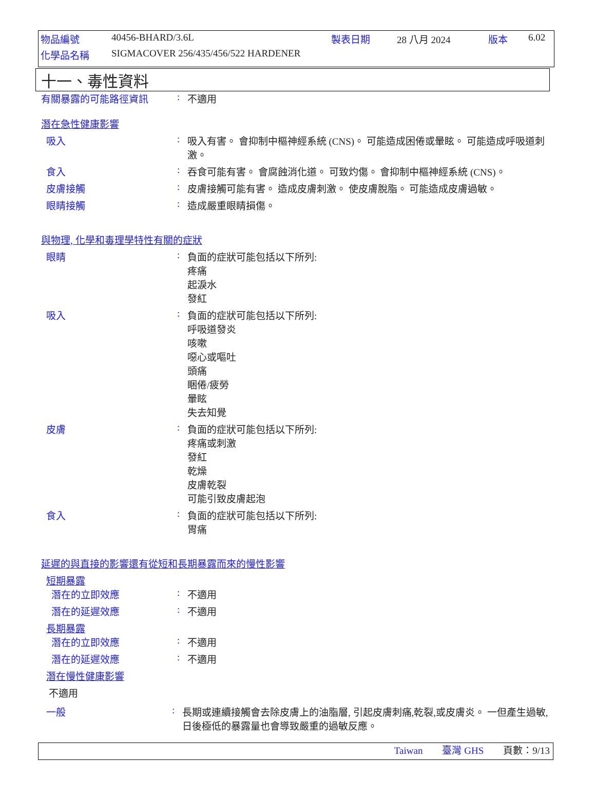| 物品編號 | 40456-BHARD/3.6L | 製表日期 | 28 八月 2024 | 版本 | 6.02 |
| 化學品名稱 | SIGMACOVER 256/435/456/522 HARDENER | | | | |
十一、毒性資料
有關暴露的可能路徑資訊 : 不適用
潛在急性健康影響
吸入 : 吸入有害。 會抑制中樞神經系統 (CNS)。 可能造成困倦或暈眩。 可能造成呼吸道刺激。
食入 : 吞食可能有害。 會腐蝕消化道。 可致灼傷。 會抑制中樞神經系統 (CNS)。
皮膚接觸 : 皮膚接觸可能有害。 造成皮膚刺激。 使皮膚脫脂。 可能造成皮膚過敏。
眼睛接觸 : 造成嚴重眼睛損傷。
與物理, 化學和毒理學特性有關的症狀
眼睛 : 負面的症狀可能包括以下所列:
疼痛
起淚水
發紅
吸入 : 負面的症狀可能包括以下所列:
呼吸道發炎
咳嗽
噁心或嘔吐
頭痛
睏倦/疲勞
暈眩
失去知覺
皮膚 : 負面的症狀可能包括以下所列:
疼痛或刺激
發紅
乾燥
皮膚乾裂
可能引致皮膚起泡
食入 : 負面的症狀可能包括以下所列:
胃痛
延遲的與直接的影響還有從短和長期暴露而來的慢性影響
短期暴露
潛在的立即效應 : 不適用
潛在的延遲效應 : 不適用
長期暴露
潛在的立即效應 : 不適用
潛在的延遲效應 : 不適用
潛在慢性健康影響
不適用
一般 : 長期或連續接觸會去除皮膚上的油脂層, 引起皮膚刺痛,乾裂,或皮膚炎。 一但產生過敏, 日後極低的暴露量也會導致嚴重的過敏反應。
Taiwan 臺灣 GHS 頁數：9/13